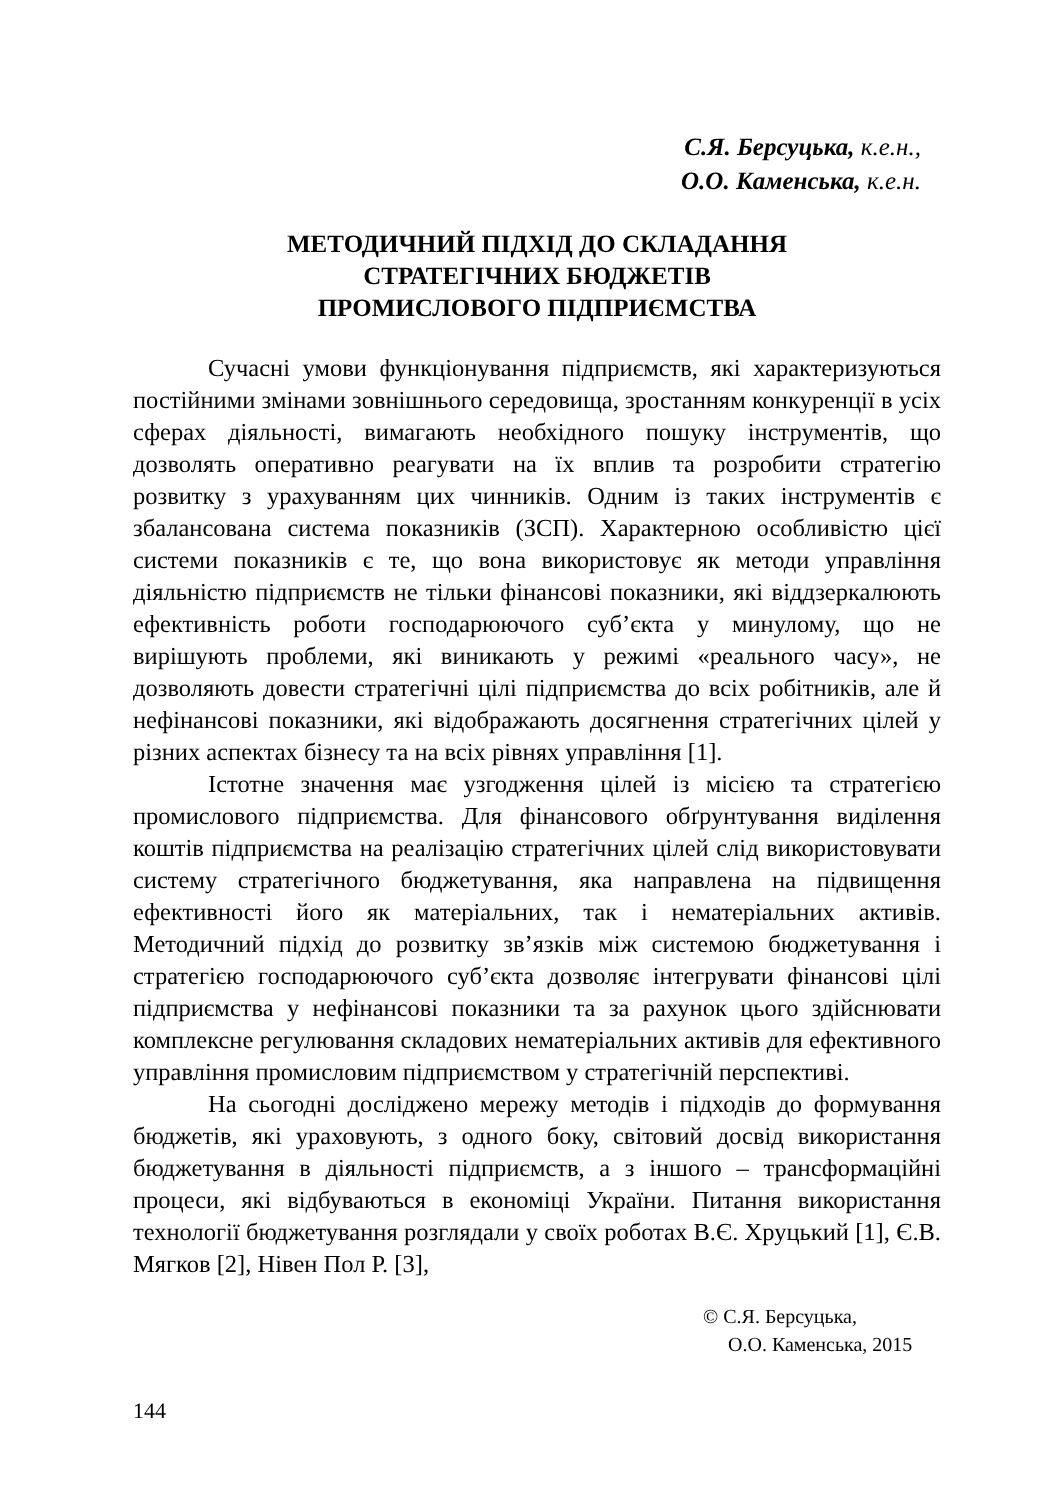С.Я. Берсуцька, к.е.н.,
О.О. Каменська, к.е.н.
МЕТОДИЧНИЙ ПІДХІД ДО СКЛАДАННЯ
СТРАТЕГІЧНИХ БЮДЖЕТІВ
ПРОМИСЛОВОГО ПІДПРИЄМСТВА
Сучасні умови функціонування підприємств, які характеризуються постійними змінами зовнішнього середовища, зростанням конкуренції в усіх сферах діяльності, вимагають необхідного пошуку інструментів, що дозволять оперативно реагувати на їх вплив та розробити стратегію розвитку з урахуванням цих чинників. Одним із таких інструментів є збалансована система показників (ЗСП). Характерною особливістю цієї системи показників є те, що вона використовує як методи управління діяльністю підприємств не тільки фінансові показники, які віддзеркалюють ефективність роботи господарюючого суб’єкта у минулому, що не вирішують проблеми, які виникають у режимі «реального часу», не дозволяють довести стратегічні цілі підприємства до всіх робітників, але й нефінансові показники, які відображають досягнення стратегічних цілей у різних аспектах бізнесу та на всіх рівнях управління [1].
Істотне значення має узгодження цілей із місією та стратегією промислового підприємства. Для фінансового обґрунтування виділення коштів підприємства на реалізацію стратегічних цілей слід використовувати систему стратегічного бюджетування, яка направлена на підвищення ефективності його як матеріальних, так і нематеріальних активів. Методичний підхід до розвитку зв’язків між системою бюджетування і стратегією господарюючого суб’єкта дозволяє інтегрувати фінансові цілі підприємства у нефінансові показники та за рахунок цього здійснювати комплексне регулювання складових нематеріальних активів для ефективного управління промисловим підприємством у стратегічній перспективі.
На сьогодні досліджено мережу методів і підходів до формування бюджетів, які ураховують, з одного боку, світовий досвід використання бюджетування в діяльності підприємств, а з іншого – трансформаційні процеси, які відбуваються в економіці України. Питання використання технології бюджетування розглядали у своїх роботах В.Є. Хруцький [1], Є.В. Мягков [2], Нівен Пол Р. [3],
© С.Я. Берсуцька,
О.О. Каменська, 2015
144